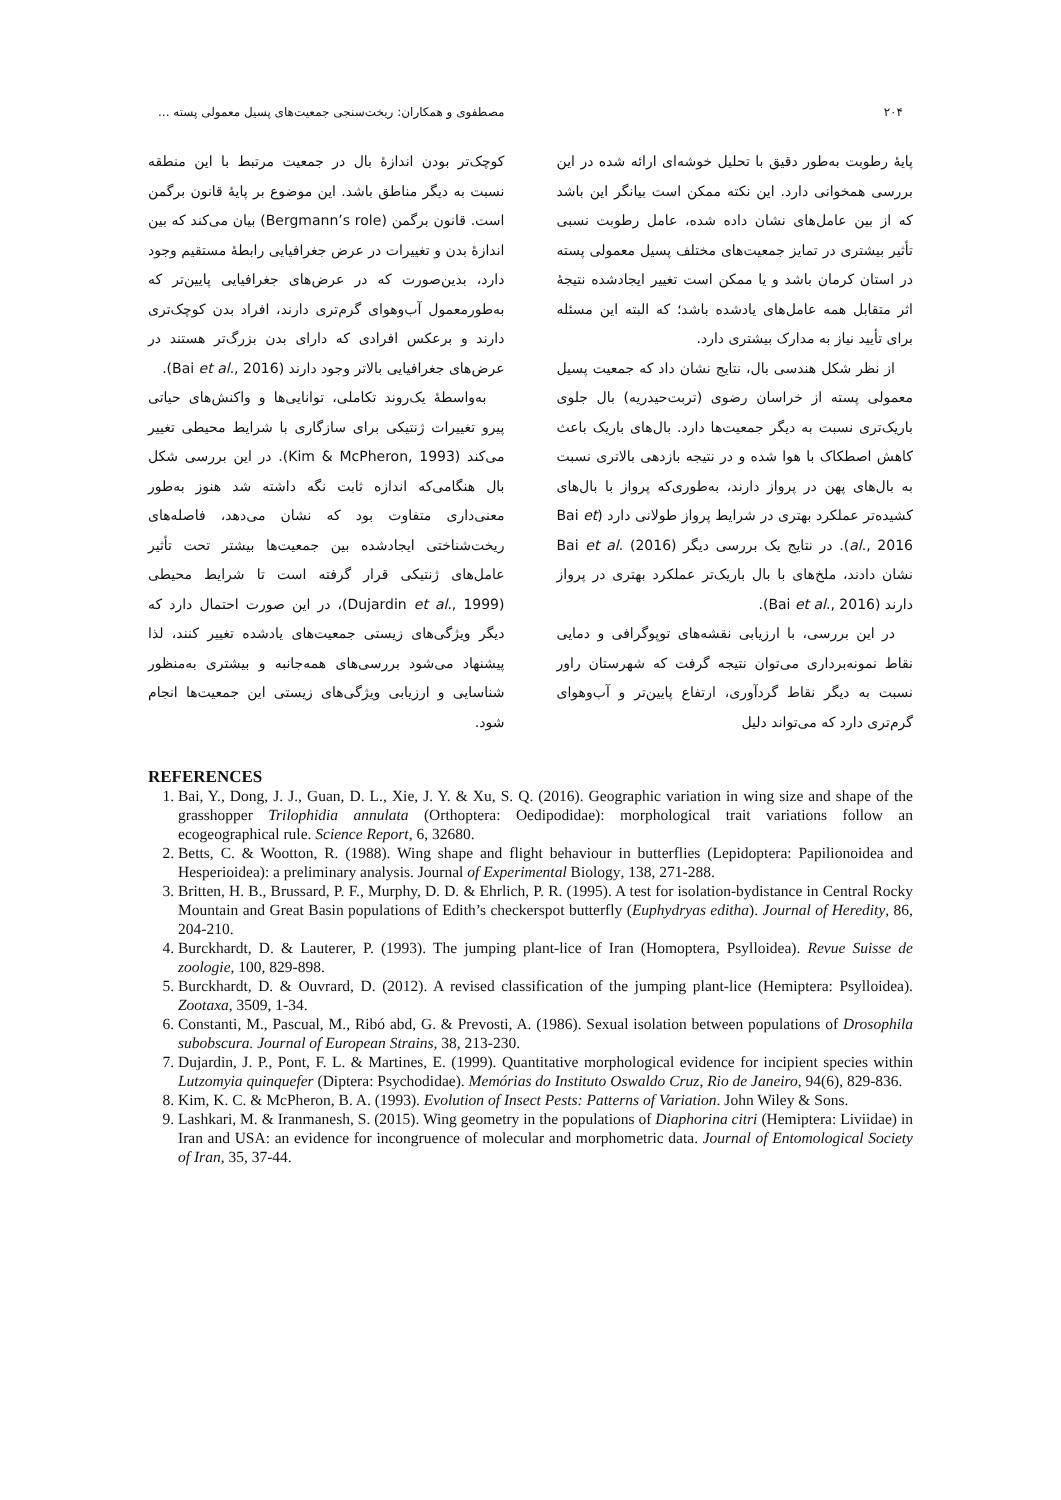۲۰۴ مصطفوی و همکاران: ریخت‌سنجی جمعیت‌های پسیل معمولی پسته ...
پایهٔ رطوبت به‌طور دقیق با تحلیل خوشه‌ای ارائه شده در این بررسی همخوانی دارد. این نکته ممکن است بیانگر این باشد که از بین عامل‌های نشان داده شده، عامل رطوبت نسبی تأثیر بیشتری در تمایز جمعیت‌های مختلف پسیل معمولی پسته در استان کرمان باشد و یا ممکن است تغییر ایجادشده نتیجهٔ اثر متقابل همه عامل‌های یادشده باشد؛ که البته این مسئله برای تأیید نیاز به مدارک بیشتری دارد.
از نظر شکل هندسی بال، نتایج نشان داد که جمعیت پسیل معمولی پسته از خراسان رضوی (تربت‌حیدریه) بال جلوی باریک‌تری نسبت به دیگر جمعیت‌ها دارد. بال‌های باریک باعث کاهش اصطکاک با هوا شده و در نتیجه بازدهی بالاتری نسبت به بال‌های پهن در پرواز دارند، به‌طوری‌که پرواز با بال‌های کشیده‌تر عملکرد بهتری در شرایط پرواز طولانی دارد (Bai et al., 2016). در نتایج یک بررسی دیگر Bai et al. (2016) نشان دادند، ملخ‌های با بال باریک‌تر عملکرد بهتری در پرواز دارند (Bai et al., 2016).
در این بررسی، با ارزیابی نقشه‌های توپوگرافی و دمایی نقاط نمونه‌برداری می‌توان نتیجه گرفت که شهرستان راور نسبت به دیگر نقاط گردآوری، ارتفاع پایین‌تر و آب‌وهوای گرم‌تری دارد که می‌تواند دلیل
کوچک‌تر بودن اندازهٔ بال در جمعیت مرتبط با این منطقه نسبت به دیگر مناطق باشد. این موضوع بر پایهٔ قانون برگمن است. قانون برگمن (Bergmann’s role) بیان می‌کند که بین اندازهٔ بدن و تغییرات در عرض جغرافیایی رابطهٔ مستقیم وجود دارد، بدین‌صورت که در عرض‌های جغرافیایی پایین‌تر که به‌طورمعمول آب‌وهوای گرم‌تری دارند، افراد بدن کوچک‌تری دارند و برعکس افرادی که دارای بدن بزرگ‌تر هستند در عرض‌های جغرافیایی بالاتر وجود دارند (Bai et al., 2016).
به‌واسطهٔ یک‌روند تکاملی، توانایی‌ها و واکنش‌های حیاتی پیرو تغییرات ژنتیکی برای سازگاری با شرایط محیطی تغییر می‌کند (Kim & McPheron, 1993). در این بررسی شکل بال هنگامی‌که اندازه ثابت نگه داشته شد هنوز به‌طور معنی‌داری متفاوت بود که نشان می‌دهد، فاصله‌های ریخت‌شناختی ایجادشده بین جمعیت‌ها بیشتر تحت تأثیر عامل‌های ژنتیکی قرار گرفته است تا شرایط محیطی (Dujardin et al., 1999)، در این صورت احتمال دارد که دیگر ویژگی‌های زیستی جمعیت‌های یادشده تغییر کنند، لذا پیشنهاد می‌شود بررسی‌های همه‌جانبه و بیشتری به‌منظور شناسایی و ارزیابی ویژگی‌های زیستی این جمعیت‌ها انجام شود.
REFERENCES
1. Bai, Y., Dong, J. J., Guan, D. L., Xie, J. Y. & Xu, S. Q. (2016). Geographic variation in wing size and shape of the grasshopper Trilophidia annulata (Orthoptera: Oedipodidae): morphological trait variations follow an ecogeographical rule. Science Report, 6, 32680.
2. Betts, C. & Wootton, R. (1988). Wing shape and flight behaviour in butterflies (Lepidoptera: Papilionoidea and Hesperioidea): a preliminary analysis. Journal of Experimental Biology, 138, 271-288.
3. Britten, H. B., Brussard, P. F., Murphy, D. D. & Ehrlich, P. R. (1995). A test for isolation-bydistance in Central Rocky Mountain and Great Basin populations of Edith’s checkerspot butterfly (Euphydryas editha). Journal of Heredity, 86, 204-210.
4. Burckhardt, D. & Lauterer, P. (1993). The jumping plant-lice of Iran (Homoptera, Psylloidea). Revue Suisse de zoologie, 100, 829-898.
5. Burckhardt, D. & Ouvrard, D. (2012). A revised classification of the jumping plant-lice (Hemiptera: Psylloidea). Zootaxa, 3509, 1-34.
6. Constanti, M., Pascual, M., Ribó abd, G. & Prevosti, A. (1986). Sexual isolation between populations of Drosophila subobscura. Journal of European Strains, 38, 213-230.
7. Dujardin, J. P., Pont, F. L. & Martines, E. (1999). Quantitative morphological evidence for incipient species within Lutzomyia quinquefer (Diptera: Psychodidae). Memórias do Instituto Oswaldo Cruz, Rio de Janeiro, 94(6), 829-836.
8. Kim, K. C. & McPheron, B. A. (1993). Evolution of Insect Pests: Patterns of Variation. John Wiley & Sons.
9. Lashkari, M. & Iranmanesh, S. (2015). Wing geometry in the populations of Diaphorina citri (Hemiptera: Liviidae) in Iran and USA: an evidence for incongruence of molecular and morphometric data. Journal of Entomological Society of Iran, 35, 37-44.